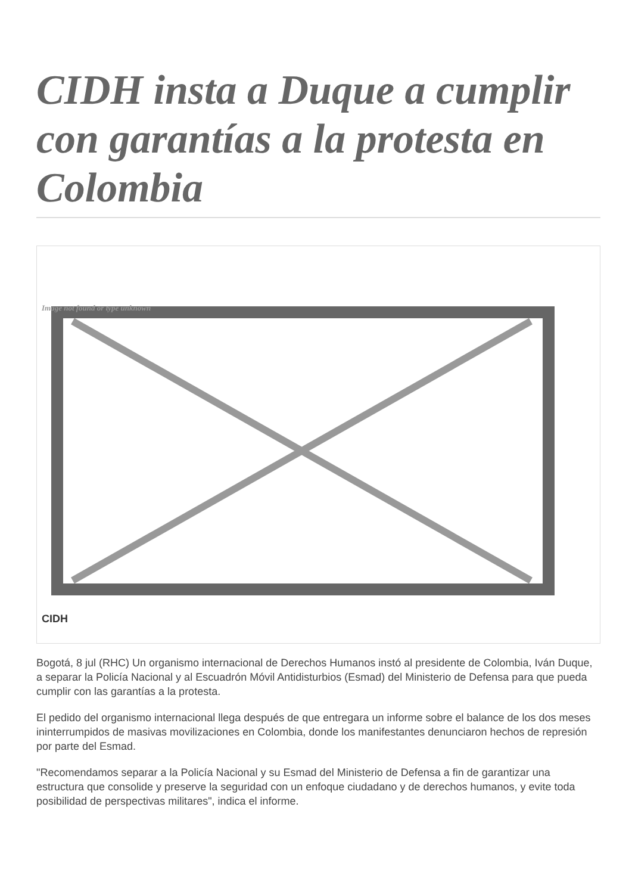CIDH insta a Duque a cumplir con garantías a la protesta en Colombia
Image not found or type unknown
CIDH
Bogotá, 8 jul (RHC) Un organismo internacional de Derechos Humanos instó al presidente de Colombia, Iván Duque, a separar la Policía Nacional y al Escuadrón Móvil Antidisturbios (Esmad) del Ministerio de Defensa para que pueda cumplir con las garantías a la protesta.
El pedido del organismo internacional llega después de que entregara un informe sobre el balance de los dos meses ininterrumpidos de masivas movilizaciones en Colombia, donde los manifestantes denunciaron hechos de represión por parte del Esmad.
"Recomendamos separar a la Policía Nacional y su Esmad del Ministerio de Defensa a fin de garantizar una estructura que consolide y preserve la seguridad con un enfoque ciudadano y de derechos humanos, y evite toda posibilidad de perspectivas militares", indica el informe.